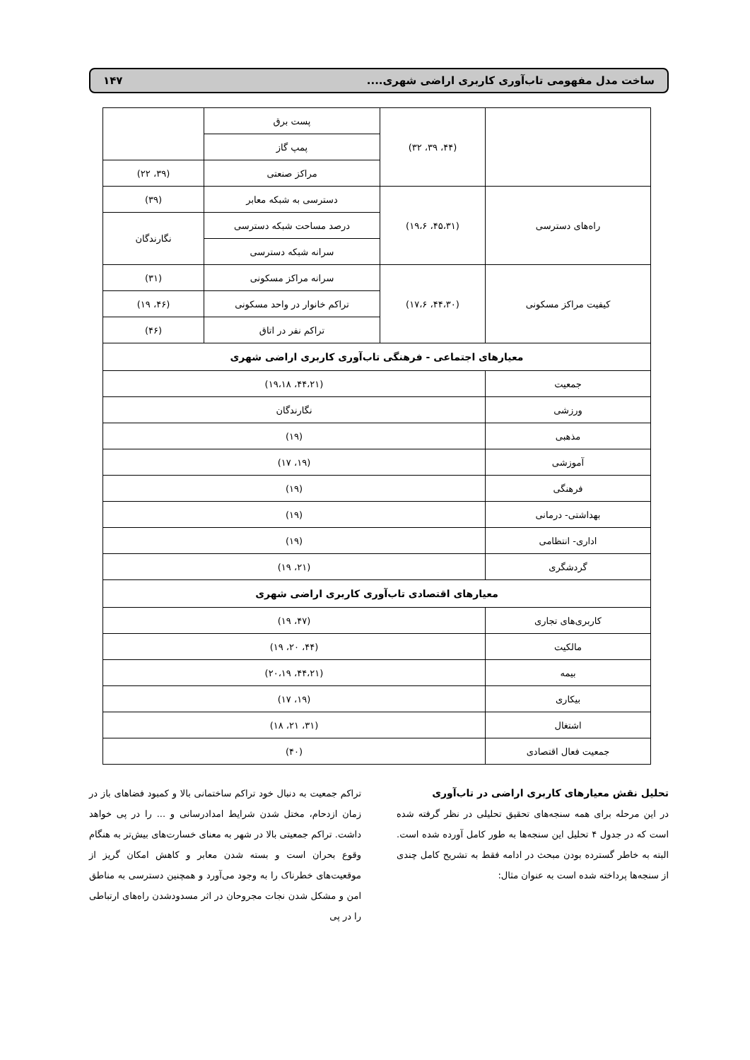ساخت مدل مفهومی تاب‌آوری کاربری اراضی شهری.... ۱۴۷
| | (۴۴، ۳۹، ۳۲) | پست برق | |
| | | پمپ گاز | |
| | | مراکز صنعتی | (۳۹، ۲۲) |
| راه‌های دسترسی | (۴۵،۳۱، ۱۹،۶) | دسترسی به شبکه معابر | (۳۹) |
| | | درصد مساحت شبکه دسترسی | نگارندگان |
| | | سرانه شبکه دسترسی | |
| کیفیت مراکز مسکونی | (۴۴،۳۰، ۱۷،۶) | سرانه مراکز مسکونی | (۳۱) |
| | | تراکم خانوار در واحد مسکونی | (۴۶، ۱۹) |
| | | تراکم نفر در اتاق | (۴۶) |
| معیارهای اجتماعی - فرهنگی تاب‌آوری کاربری اراضی شهری | | | |
| جمعیت | (۴۴،۲۱، ۱۹،۱۸) | | |
| ورزشی | نگارندگان | | |
| مذهبی | (۱۹) | | |
| آموزشی | (۱۹، ۱۷) | | |
| فرهنگی | (۱۹) | | |
| بهداشتی- درمانی | (۱۹) | | |
| اداری- انتظامی | (۱۹) | | |
| گردشگری | (۲۱، ۱۹) | | |
| معیارهای اقتصادی تاب‌آوری کاربری اراضی شهری | | | |
| کاربری‌های تجاری | (۴۷، ۱۹) | | |
| مالکیت | (۴۴، ۲۰، ۱۹) | | |
| بیمه | (۴۴،۲۱، ۲۰،۱۹) | | |
| بیکاری | (۱۹، ۱۷) | | |
| اشتغال | (۳۱، ۲۱، ۱۸) | | |
| جمعیت فعال اقتصادی | (۴۰) | | |
تحلیل نقش معیارهای کاربری اراضی در تاب‌آوری
در این مرحله برای همه سنجه‌های تحقیق تحلیلی در نظر گرفته شده است که در جدول ۴ تحلیل این سنجه‌ها به طور کامل آورده شده است. البته به خاطر گسترده بودن مبحث در ادامه فقط به تشریح کامل چندی از سنجه‌ها پرداخته شده است به عنوان مثال:
تراکم جمعیت به دنبال خود تراکم ساختمانی بالا و کمبود فضاهای باز در زمان ازدحام، مختل شدن شرایط امدادرسانی و ... را در پی خواهد داشت. تراکم جمعیتی بالا در شهر به معنای خسارت‌های بیش‌تر به هنگام وقوع بحران است و بسته شدن معابر و کاهش امکان گریز از موقعیت‌های خطرناک را به وجود می‌آورد و همچنین دسترسی به مناطق امن و مشکل شدن نجات مجروحان در اثر مسدودشدن راه‌های ارتباطی را در پی